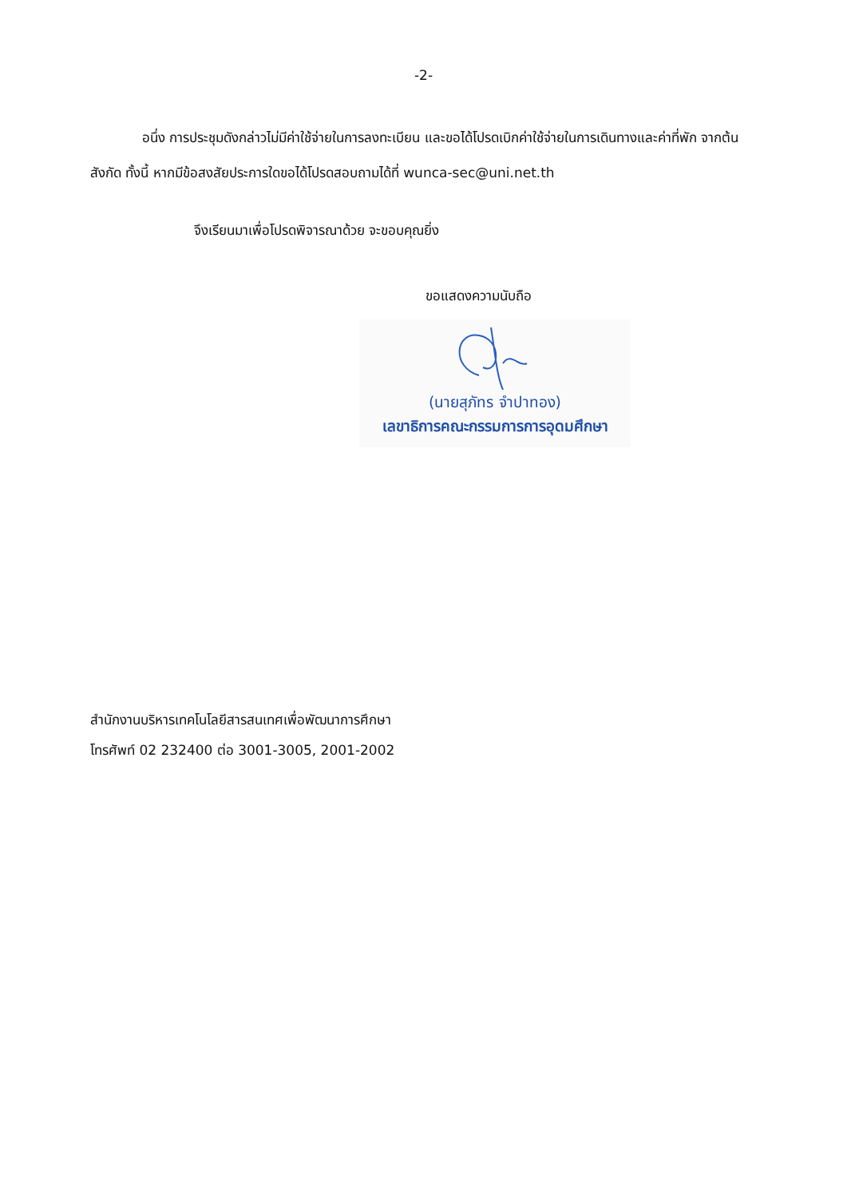-2-
อนึ่ง การประชุมดังกล่าวไม่มีค่าใช้จ่ายในการลงทะเบียน และขอได้โปรดเบิกค่าใช้จ่ายในการเดินทางและค่าที่พัก จากต้นสังกัด ทั้งนี้ หากมีข้อสงสัยประการใดขอได้โปรดสอบถามได้ที่ wunca-sec@uni.net.th
จึงเรียนมาเพื่อโปรดพิจารณาด้วย จะขอบคุณยิ่ง
ขอแสดงความนับถือ
(นายสุภัทร จำปาทอง)
เลขาธิการคณะกรรมการการอุดมศึกษา
สำนักงานบริหารเทคโนโลยีสารสนเทศเพื่อพัฒนาการศึกษา
โทรศัพท์ 02 232400 ต่อ 3001-3005, 2001-2002